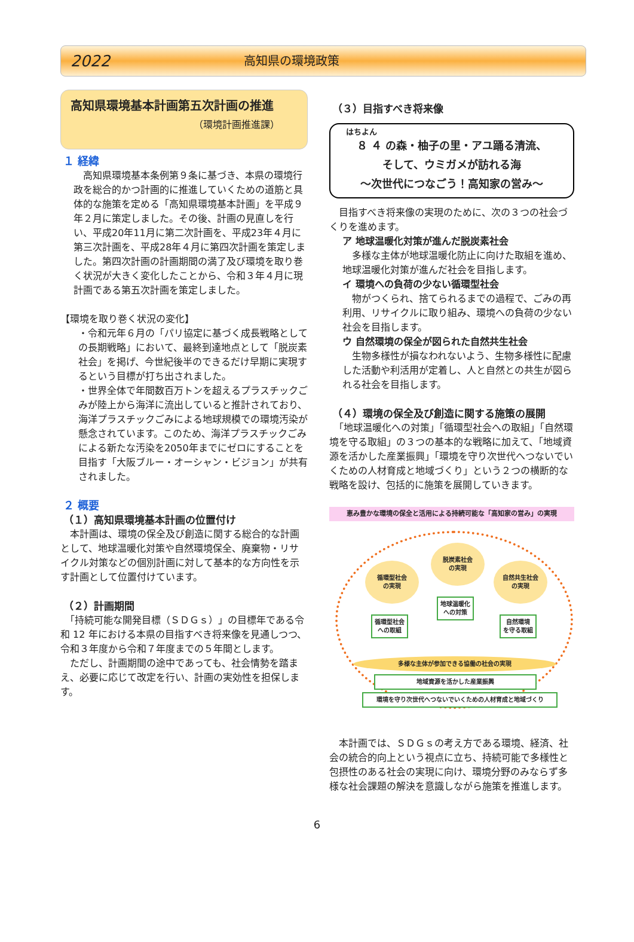2022 高知県の環境政策
高知県環境基本計画第五次計画の推進
（環境計画推進課）
１ 経緯
　高知県環境基本条例第９条に基づき、本県の環境行政を総合的かつ計画的に推進していくための道筋と具体的な施策を定める「高知県環境基本計画」を平成９年２月に策定しました。その後、計画の見直しを行い、平成20年11月に第二次計画を、平成23年４月に第三次計画を、平成28年４月に第四次計画を策定しました。第四次計画の計画期間の満了及び環境を取り巻く状況が大きく変化したことから、令和３年４月に現計画である第五次計画を策定しました。
【環境を取り巻く状況の変化】
・令和元年６月の「パリ協定に基づく成長戦略としての長期戦略」において、最終到達地点として「脱炭素社会」を掲げ、今世紀後半のできるだけ早期に実現するという目標が打ち出されました。
・世界全体で年間数百万トンを超えるプラスチックごみが陸上から海洋に流出していると推計されており、海洋プラスチックごみによる地球規模での環境汚染が懸念されています。このため、海洋プラスチックごみによる新たな汚染を2050年までにゼロにすることを目指す「大阪ブルー・オーシャン・ビジョン」が共有されました。
２ 概要
（１）高知県環境基本計画の位置付け
　本計画は、環境の保全及び創造に関する総合的な計画として、地球温暖化対策や自然環境保全、廃棄物・リサイクル対策などの個別計画に対して基本的な方向性を示す計画として位置付けています。
（２）計画期間
　「持続可能な開発目標（ＳＤＧｓ）」の目標年である令和 12 年における本県の目指すべき将来像を見通しつつ、令和３年度から令和７年度までの５年間とします。
　ただし、計画期間の途中であっても、社会情勢を踏まえ、必要に応じて改定を行い、計画の実効性を担保します。
（３）目指すべき将来像
はちよん
８ ４ の森・柚子の里・アユ踊る清流、
そして、ウミガメが訪れる海
～次世代につなごう！高知家の営み～
　目指すべき将来像の実現のために、次の３つの社会づくりを進めます。
ア 地球温暖化対策が進んだ脱炭素社会
　多様な主体が地球温暖化防止に向けた取組を進め、地球温暖化対策が進んだ社会を目指します。
イ 環境への負荷の少ない循環型社会
　物がつくられ、捨てられるまでの過程で、ごみの再利用、リサイクルに取り組み、環境への負荷の少ない社会を目指します。
ウ 自然環境の保全が図られた自然共生社会
　生物多様性が損なわれないよう、生物多様性に配慮した活動や利活用が定着し、人と自然との共生が図られる社会を目指します。
（４）環境の保全及び創造に関する施策の展開
　「地球温暖化への対策」「循環型社会への取組」「自然環境を守る取組」の３つの基本的な戦略に加えて、「地域資源を活かした産業振興」「環境を守り次世代へつないでいくための人材育成と地域づくり」という２つの横断的な戦略を設け、包括的に施策を展開していきます。
恵み豊かな環境の保全と活用による持続可能な「高知家の営み」の実現
脱炭素社会
の実現
循環型社会
の実現
自然共生社会
の実現
地球温暖化
への対策
循環型社会
への取組
自然環境
を守る取組
多様な主体が参加できる協働の社会の実現
地域資源を活かした産業振興
環境を守り次世代へつないでいくための人材育成と地域づくり
　本計画では、ＳＤＧｓの考え方である環境、経済、社会の統合的向上という視点に立ち、持続可能で多様性と包摂性のある社会の実現に向け、環境分野のみならず多様な社会課題の解決を意識しながら施策を推進します。
6